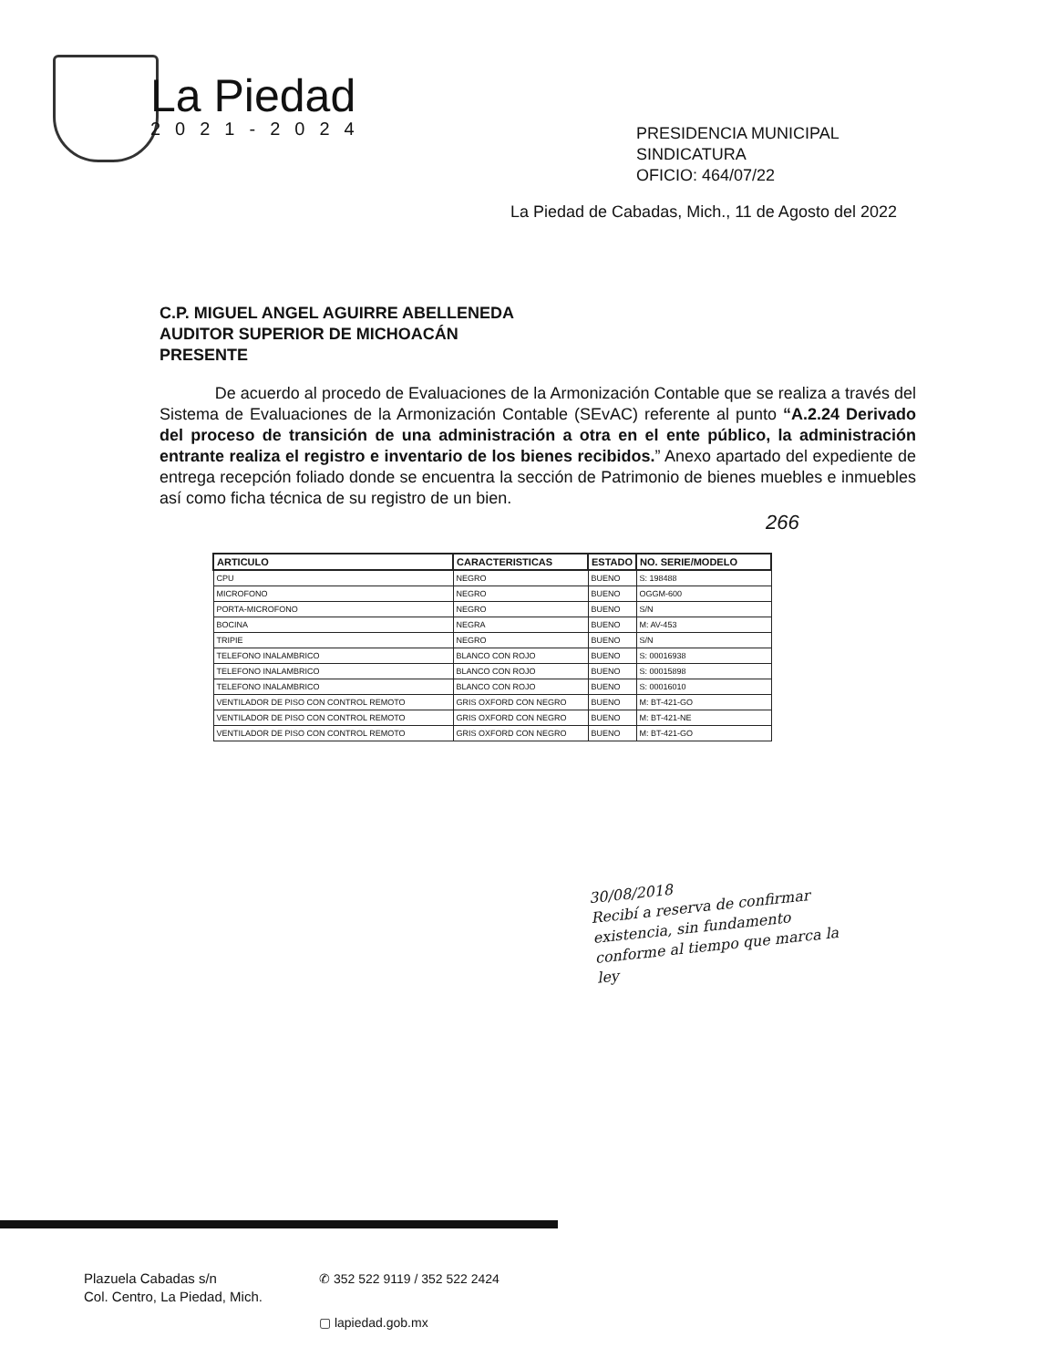La Piedad
2021-2024
PRESIDENCIA MUNICIPAL
SINDICATURA
OFICIO: 464/07/22
La Piedad de Cabadas, Mich., 11 de Agosto del 2022
C.P. MIGUEL ANGEL AGUIRRE ABELLENEDA
AUDITOR SUPERIOR DE MICHOACÁN
PRESENTE
De acuerdo al procedo de Evaluaciones de la Armonización Contable que se realiza a través del Sistema de Evaluaciones de la Armonización Contable (SEvAC) referente al punto “A.2.24 Derivado del proceso de transición de una administración a otra en el ente público, la administración entrante realiza el registro e inventario de los bienes recibidos.” Anexo apartado del expediente de entrega recepción foliado donde se encuentra la sección de Patrimonio de bienes muebles e inmuebles así como ficha técnica de su registro de un bien.
266
| ARTICULO | CARACTERISTICAS | ESTADO | NO. SERIE/MODELO |
| --- | --- | --- | --- |
| CPU | NEGRO | BUENO | S: 198488 |
| MICROFONO | NEGRO | BUENO | OGGM-600 |
| PORTA-MICROFONO | NEGRO | BUENO | S/N |
| BOCINA | NEGRA | BUENO | M: AV-453 |
| TRIPIE | NEGRO | BUENO | S/N |
| TELEFONO INALAMBRICO | BLANCO CON ROJO | BUENO | S: 00016938 |
| TELEFONO INALAMBRICO | BLANCO CON ROJO | BUENO | S: 00015898 |
| TELEFONO INALAMBRICO | BLANCO CON ROJO | BUENO | S: 00016010 |
| VENTILADOR DE PISO CON CONTROL REMOTO | GRIS OXFORD CON NEGRO | BUENO | M: BT-421-GO |
| VENTILADOR DE PISO CON CONTROL REMOTO | GRIS OXFORD CON NEGRO | BUENO | M: BT-421-NE |
| VENTILADOR DE PISO CON CONTROL REMOTO | GRIS OXFORD CON NEGRO | BUENO | M: BT-421-GO |
30/08/2018
Recibí a reserva de confirmar
existencia, sin fundamento
conforme al tiempo que marca la
ley
Plazuela Cabadas s/n
Col. Centro, La Piedad, Mich.
✆ 352 522 9119 / 352 522 2424
▢ lapiedad.gob.mx